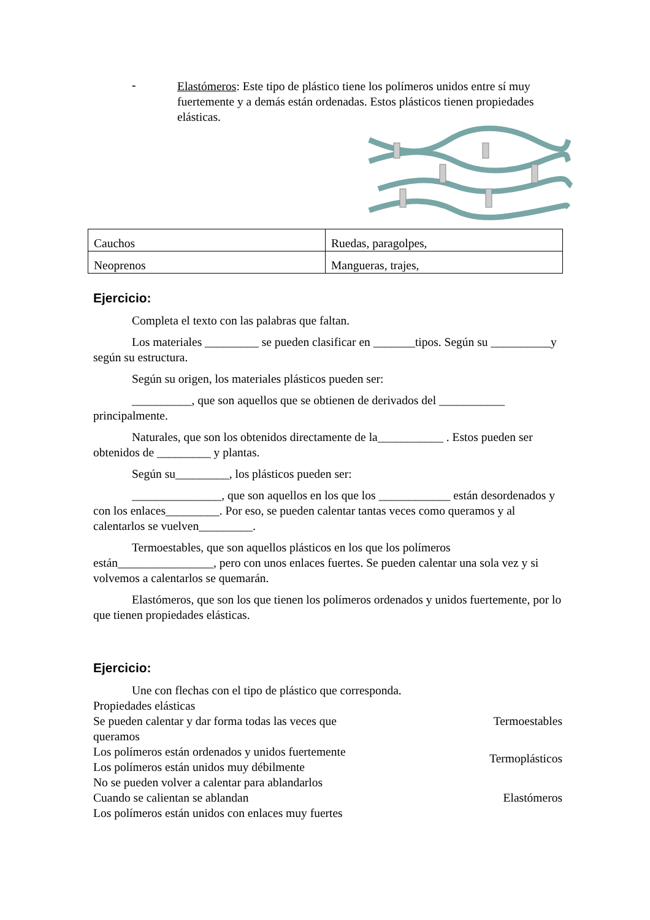-
Elastómeros: Este tipo de plástico tiene los polímeros unidos entre sí muy fuertemente y a demás están ordenadas. Estos plásticos tienen propiedades elásticas.
| Cauchos | Ruedas, paragolpes, |
| Neoprenos | Mangueras, trajes, |
Ejercicio:
Completa el texto con las palabras que faltan.
Los materiales _________ se pueden clasificar en _______tipos. Según su __________y según su estructura.
Según su origen, los materiales plásticos pueden ser:
__________, que son aquellos que se obtienen de derivados del ___________ principalmente.
Naturales, que son los obtenidos directamente de la___________ . Estos pueden ser obtenidos de _________ y plantas.
Según su_________, los plásticos pueden ser:
_______________, que son aquellos en los que los ____________ están desordenados y con los enlaces_________. Por eso, se pueden calentar tantas veces como queramos y al calentarlos se vuelven_________.
Termoestables, que son aquellos plásticos en los que los polímeros están________________, pero con unos enlaces fuertes. Se pueden calentar una sola vez y si volvemos a calentarlos se quemarán.
Elastómeros, que son los que tienen los polímeros ordenados y unidos fuertemente, por lo que tienen propiedades elásticas.
Ejercicio:
Une con flechas con el tipo de plástico que corresponda.
Propiedades elásticas
Se pueden calentar y dar forma todas las veces que queramos Termoestables
Los polímeros están ordenados y unidos fuertemente
Los polímeros están unidos muy débilmente Termoplásticos
No se pueden volver a calentar para ablandarlos
Cuando se calientan se ablandan Elastómeros
Los polímeros están unidos con enlaces muy fuertes